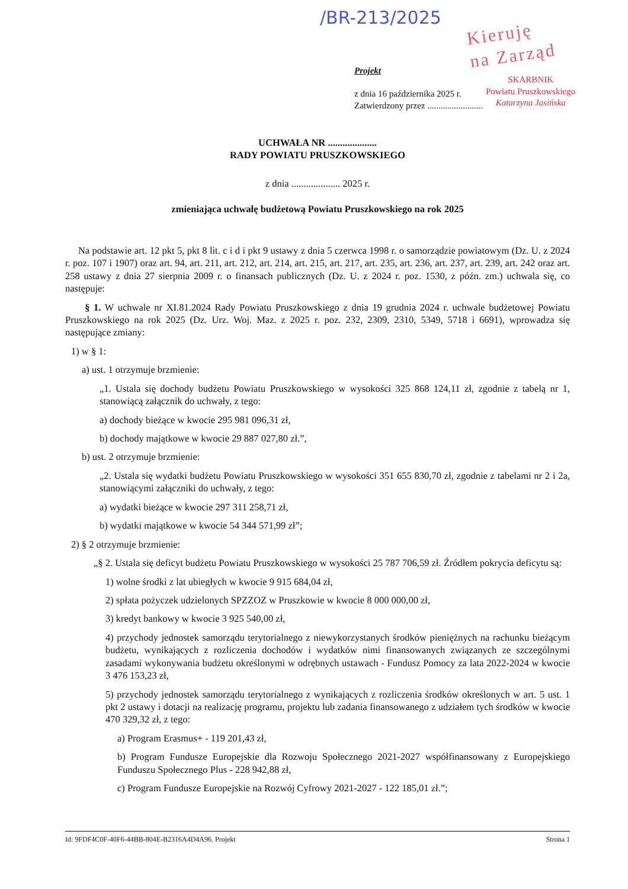/BR-213/2025
Kieruję
na Zarząd
SKARBNIK
Powiatu Pruszkowskiego
Katarzyna Jasińska
Projekt
z dnia 16 października 2025 r.
Zatwierdzony przez .........................
UCHWAŁA NR ....................
RADY POWIATU PRUSZKOWSKIEGO
z dnia .................... 2025 r.
zmieniająca uchwałę budżetową Powiatu Pruszkowskiego na rok 2025
Na podstawie art. 12 pkt 5, pkt 8 lit. c i d i pkt 9 ustawy z dnia 5 czerwca 1998 r. o samorządzie powiatowym (Dz. U. z 2024 r. poz. 107 i 1907) oraz art. 94, art. 211, art. 212, art. 214, art. 215, art. 217, art. 235, art. 236, art. 237, art. 239, art. 242 oraz art. 258 ustawy z dnia 27 sierpnia 2009 r. o finansach publicznych (Dz. U. z 2024 r. poz. 1530, z późn. zm.) uchwala się, co następuje:
§ 1. W uchwale nr XI.81.2024 Rady Powiatu Pruszkowskiego z dnia 19 grudnia 2024 r. uchwale budżetowej Powiatu Pruszkowskiego na rok 2025 (Dz. Urz. Woj. Maz. z 2025 r. poz. 232, 2309, 2310, 5349, 5718 i 6691), wprowadza się następujące zmiany:
1) w § 1:
a) ust. 1 otrzymuje brzmienie:
„1. Ustala się dochody budżetu Powiatu Pruszkowskiego w wysokości 325 868 124,11 zł, zgodnie z tabelą nr 1, stanowiącą załącznik do uchwały, z tego:
a) dochody bieżące w kwocie 295 981 096,31 zł,
b) dochody majątkowe w kwocie 29 887 027,80 zł.”,
b) ust. 2 otrzymuje brzmienie:
„2. Ustala się wydatki budżetu Powiatu Pruszkowskiego w wysokości 351 655 830,70 zł, zgodnie z tabelami nr 2 i 2a, stanowiącymi załączniki do uchwały, z tego:
a) wydatki bieżące w kwocie 297 311 258,71 zł,
b) wydatki majątkowe w kwocie 54 344 571,99 zł”;
2) § 2 otrzymuje brzmienie:
„§ 2. Ustala się deficyt budżetu Powiatu Pruszkowskiego w wysokości 25 787 706,59 zł. Źródłem pokrycia deficytu są:
1) wolne środki z lat ubiegłych w kwocie 9 915 684,04 zł,
2) spłata pożyczek udzielonych SPZZOZ w Pruszkowie w kwocie 8 000 000,00 zł,
3) kredyt bankowy w kwocie 3 925 540,00 zł,
4) przychody jednostek samorządu terytorialnego z niewykorzystanych środków pieniężnych na rachunku bieżącym budżetu, wynikających z rozliczenia dochodów i wydatków nimi finansowanych związanych ze szczególnymi zasadami wykonywania budżetu określonymi w odrębnych ustawach - Fundusz Pomocy za lata 2022-2024 w kwocie 3 476 153,23 zł,
5) przychody jednostek samorządu terytorialnego z wynikających z rozliczenia środków określonych w art. 5 ust. 1 pkt 2 ustawy i dotacji na realizację programu, projektu lub zadania finansowanego z udziałem tych środków w kwocie 470 329,32 zł, z tego:
a) Program Erasmus+ - 119 201,43 zł,
b) Program Fundusze Europejskie dla Rozwoju Społecznego 2021-2027 współfinansowany z Europejskiego Funduszu Społecznego Plus - 228 942,88 zł,
c) Program Fundusze Europejskie na Rozwój Cyfrowy 2021-2027 - 122 185,01 zł.”;
Id: 9FDF4C0F-40F6-44BB-804E-B2316A4D4A96. Projekt Strona 1